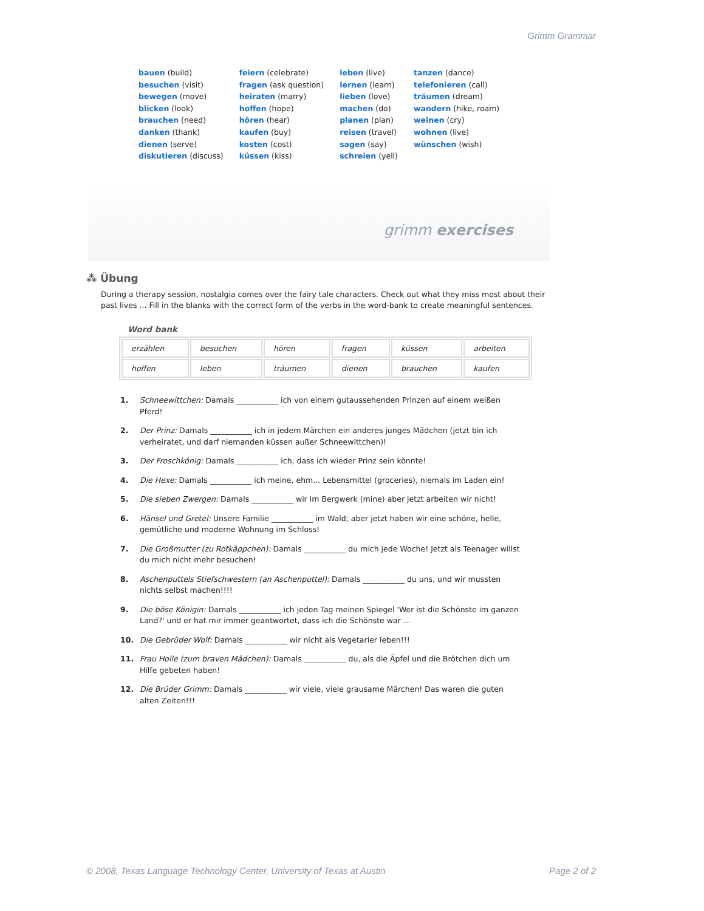Grimm Grammar
bauen (build)
besuchen (visit)
bewegen (move)
blicken (look)
brauchen (need)
danken (thank)
dienen (serve)
diskutieren (discuss)
feiern (celebrate)
fragen (ask question)
heiraten (marry)
hoffen (hope)
hören (hear)
kaufen (buy)
kosten (cost)
küssen (kiss)
leben (live)
lernen (learn)
lieben (love)
machen (do)
planen (plan)
reisen (travel)
sagen (say)
schreien (yell)
tanzen (dance)
telefonieren (call)
träumen (dream)
wandern (hike, roam)
weinen (cry)
wohnen (live)
wünschen (wish)
grimm exercises
⁂ Übung
During a therapy session, nostalgia comes over the fairy tale characters. Check out what they miss most about their past lives ... Fill in the blanks with the correct form of the verbs in the word-bank to create meaningful sentences.
Word bank
| erzählen | besuchen | hören | fragen | küssen | arbeiten |
| hoffen | leben | träumen | dienen | brauchen | kaufen |
1. Schneewittchen: Damals ___________ ich von einem gutaussehenden Prinzen auf einem weißen Pferd!
2. Der Prinz: Damals ___________ ich in jedem Märchen ein anderes junges Mädchen (jetzt bin ich verheiratet, und darf niemanden küssen außer Schneewittchen)!
3. Der Froschkönig: Damals ___________ ich, dass ich wieder Prinz sein könnte!
4. Die Hexe: Damals ___________ ich meine, ehm... Lebensmittel (groceries), niemals im Laden ein!
5. Die sieben Zwergen: Damals ___________ wir im Bergwerk (mine) aber jetzt arbeiten wir nicht!
6. Hänsel und Gretel: Unsere Familie ___________ im Wald; aber jetzt haben wir eine schöne, helle, gemütliche und moderne Wohnung im Schloss!
7. Die Großmutter (zu Rotkäppchen): Damals ___________ du mich jede Woche! Jetzt als Teenager willst du mich nicht mehr besuchen!
8. Aschenputtels Stiefschwestern (an Aschenputtel): Damals ___________ du uns, und wir mussten nichts selbst machen!!!!
9. Die böse Königin: Damals ___________ ich jeden Tag meinen Spiegel 'Wer ist die Schönste im ganzen Land?' und er hat mir immer geantwortet, dass ich die Schönste war ...
10. Die Gebrüder Wolf: Damals ___________ wir nicht als Vegetarier leben!!!
11. Frau Holle (zum braven Mädchen): Damals ___________ du, als die Äpfel und die Brötchen dich um Hilfe gebeten haben!
12. Die Brüder Grimm: Damals ___________ wir viele, viele grausame Märchen! Das waren die guten alten Zeiten!!!
© 2008, Texas Language Technology Center, University of Texas at Austin Page 2 of 2